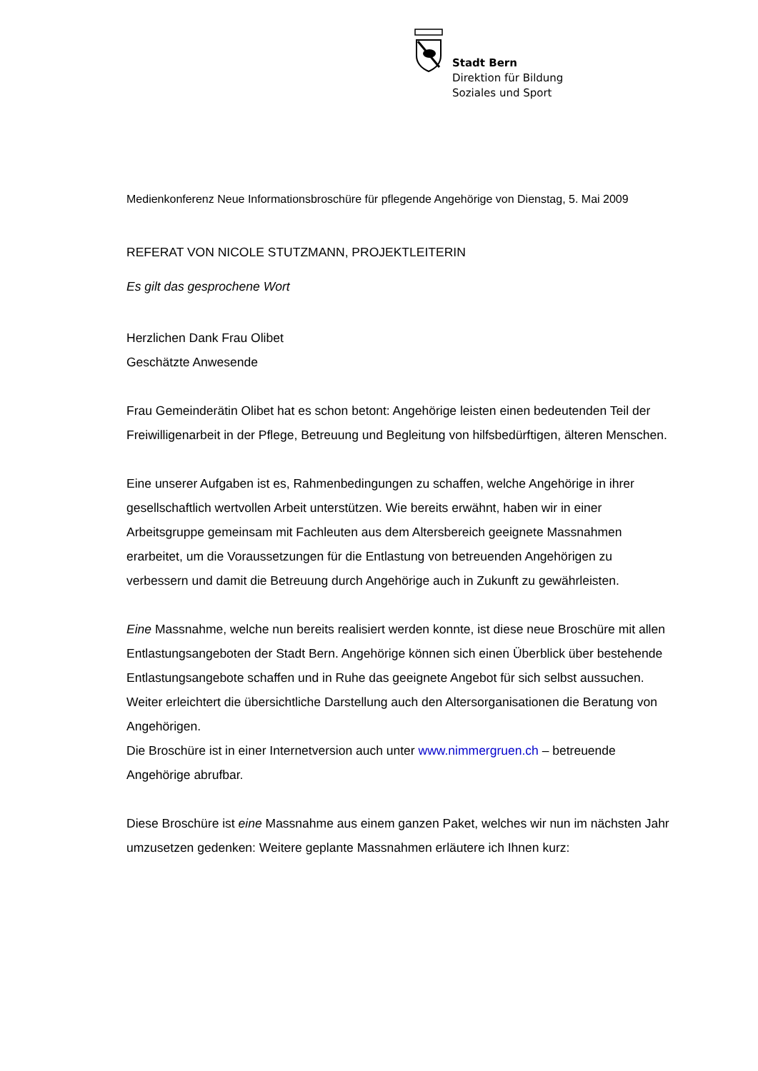Stadt Bern
Direktion für Bildung
Soziales und Sport
Medienkonferenz Neue Informationsbroschüre für pflegende Angehörige von Dienstag, 5. Mai 2009
REFERAT VON NICOLE STUTZMANN, PROJEKTLEITERIN
Es gilt das gesprochene Wort
Herzlichen Dank Frau Olibet
Geschätzte Anwesende
Frau Gemeinderätin Olibet hat es schon betont: Angehörige leisten einen bedeutenden Teil der Freiwilligenarbeit in der Pflege, Betreuung und Begleitung von hilfsbedürftigen, älteren Menschen.
Eine unserer Aufgaben ist es, Rahmenbedingungen zu schaffen, welche Angehörige in ihrer gesellschaftlich wertvollen Arbeit unterstützen. Wie bereits erwähnt, haben wir in einer Arbeitsgruppe gemeinsam mit Fachleuten aus dem Altersbereich geeignete Massnahmen erarbeitet, um die Voraussetzungen für die Entlastung von betreuenden Angehörigen zu verbessern und damit die Betreuung durch Angehörige auch in Zukunft zu gewährleisten.
Eine Massnahme, welche nun bereits realisiert werden konnte, ist diese neue Broschüre mit allen Entlastungsangeboten der Stadt Bern. Angehörige können sich einen Überblick über bestehende Entlastungsangebote schaffen und in Ruhe das geeignete Angebot für sich selbst aussuchen. Weiter erleichtert die übersichtliche Darstellung auch den Altersorganisationen die Beratung von Angehörigen.
Die Broschüre ist in einer Internetversion auch unter www.nimmergruen.ch – betreuende Angehörige abrufbar.
Diese Broschüre ist eine Massnahme aus einem ganzen Paket, welches wir nun im nächsten Jahr umzusetzen gedenken: Weitere geplante Massnahmen erläutere ich Ihnen kurz: